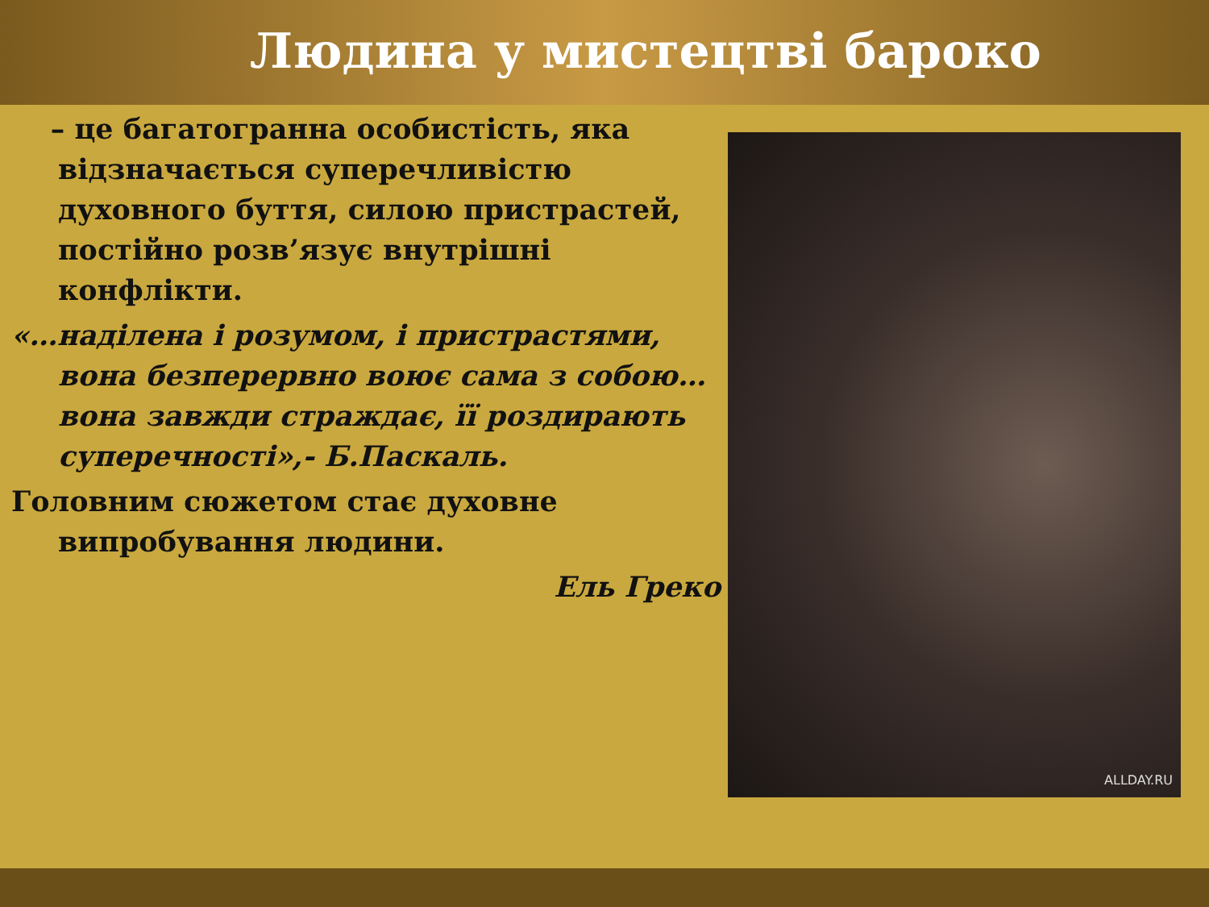Людина у мистецтві бароко
– це багатогранна особистість, яка відзначається суперечливістю духовного буття, силою пристрастей, постійно розв’язує внутрішні конфлікти.
«…наділена і розумом, і пристрастями, вона безперервно воює сама з собою… вона завжди страждає, її роздирають суперечності»,- Б.Паскаль.
Головним сюжетом стає духовне випробування людини.
Ель Греко
ALLDAY.RU